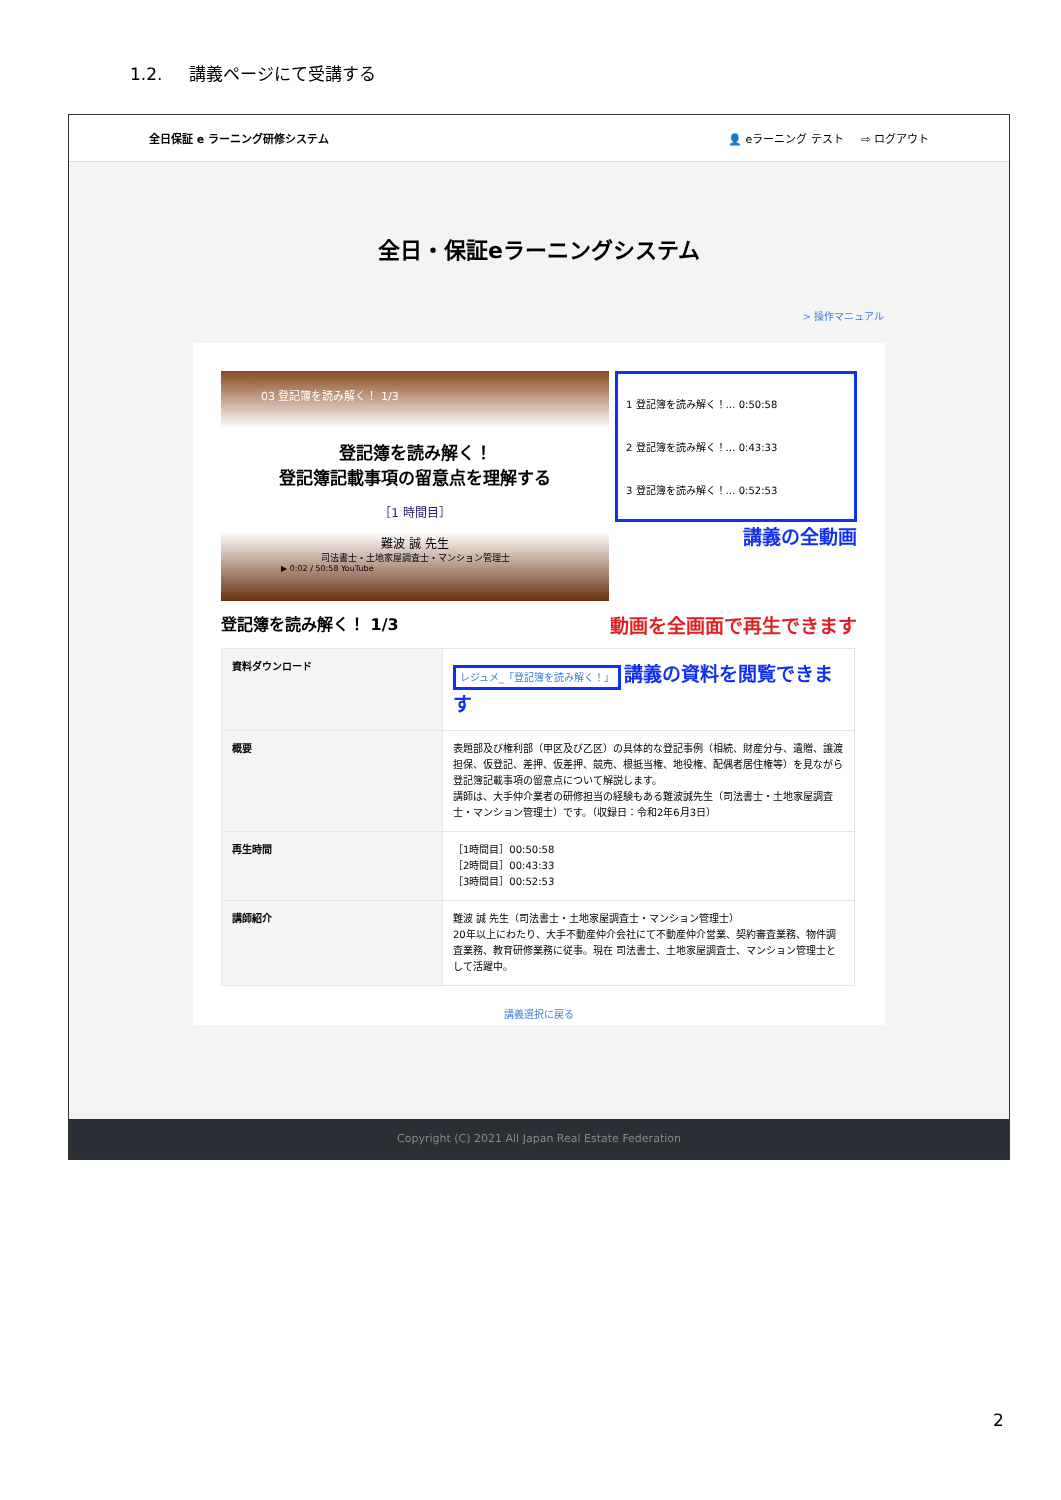1.2. 講義ページにて受講する
全日保証 e ラーニング研修システム 👤 eラーニング テスト ⇨ ログアウト
全日・保証eラーニングシステム
> 操作マニュアル
03 登記簿を読み解く！ 1/3
登記簿を読み解く！
登記簿記載事項の留意点を理解する
［1 時間目］
難波 誠 先生
司法書士・土地家屋調査士・マンション管理士
▶ 0:02 / 50:58 YouTube
1 登記簿を読み解く！… 0:50:58
2 登記簿を読み解く！… 0:43:33
3 登記簿を読み解く！… 0:52:53
講義の全動画
登記簿を読み解く！ 1/3 動画を全画面で再生できます
| 資料ダウンロード | レジュメ_「登記簿を読み解く！」 講義の資料を閲覧できます |
| 概要 | 表題部及び権利部（甲区及び乙区）の具体的な登記事例（相続、財産分与、遺贈、譲渡担保、仮登記、差押、仮差押、競売、根抵当権、地役権、配偶者居住権等）を見ながら登記簿記載事項の留意点について解説します。 講師は、大手仲介業者の研修担当の経験もある難波誠先生（司法書士・土地家屋調査士・マンション管理士）です。（収録日：令和2年6月3日） |
| 再生時間 | ［1時間目］00:50:58 ［2時間目］00:43:33 ［3時間目］00:52:53 |
| 講師紹介 | 難波 誠 先生（司法書士・土地家屋調査士・マンション管理士） 20年以上にわたり、大手不動産仲介会社にて不動産仲介営業、契約審査業務、物件調査業務、教育研修業務に従事。現在 司法書士、土地家屋調査士、マンション管理士として活躍中。 |
講義選択に戻る
Copyright (C) 2021 All Japan Real Estate Federation
2